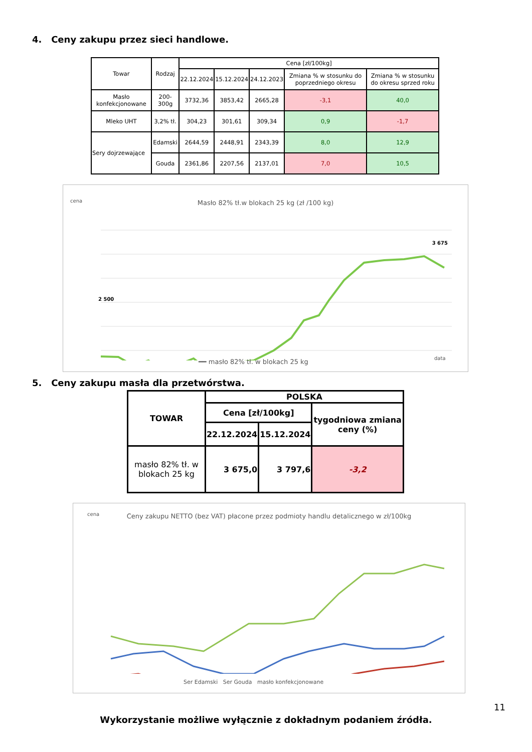4. Ceny zakupu przez sieci handlowe.
| Towar | Rodzaj | Cena [zł/100kg] | | | | |
| --- | --- | --- | --- | --- | --- | --- |
| | | 22.12.2024 | 15.12.2024 | 24.12.2023 | Zmiana % w stosunku do poprzedniego okresu | Zmiana % w stosunku do okresu sprzed roku |
| Masło konfekcjonowane | 200-300g | 3732,36 | 3853,42 | 2665,28 | -3,1 | 40,0 |
| Mleko UHT | 3,2% tł. | 304,23 | 301,61 | 309,34 | 0,9 | -1,7 |
| Sery dojrzewające | Edamski | 2644,59 | 2448,91 | 2343,39 | 8,0 | 12,9 |
| | Gouda | 2361,86 | 2207,56 | 2137,01 | 7,0 | 10,5 |
cena
Masło 82% tł.w blokach 25 kg (zł /100 kg)
data
━━ masło 82% tł. w blokach 25 kg
3 675
2 500
5. Ceny zakupu masła dla przetwórstwa.
| TOWAR | POLSKA | | |
| --- | --- | --- | --- |
| | Cena [zł/100kg] | | tygodniowa zmiana ceny (%) |
| | 22.12.2024 | 15.12.2024 | |
| masło 82% tł. w blokach 25 kg | 3 675,0 | 3 797,6 | -3,2 |
cena
Ceny zakupu NETTO (bez VAT) płacone przez podmioty handlu detalicznego w zł/100kg
Ser Edamski Ser Gouda masło konfekcjonowane
11
Wykorzystanie możliwe wyłącznie z dokładnym podaniem źródła.